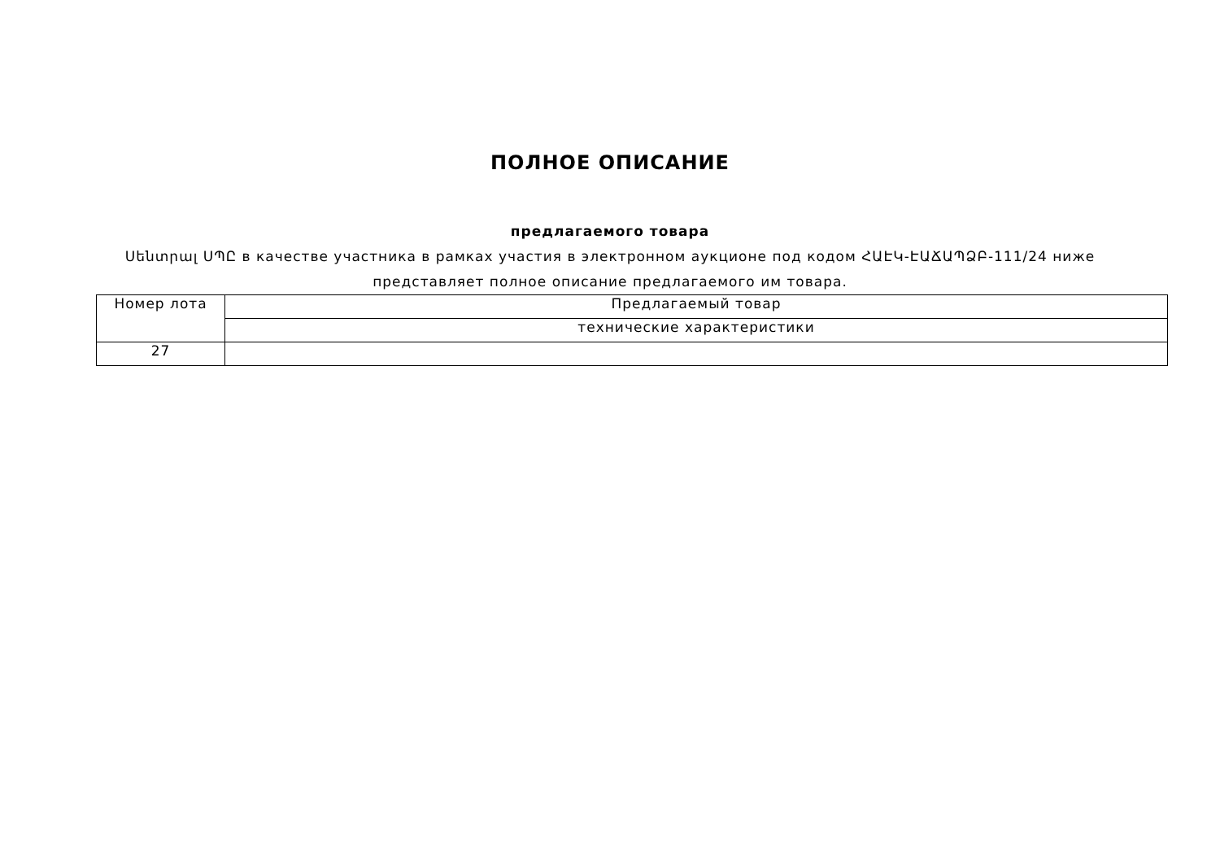ПОЛНОЕ ОПИСАНИЕ
предлагаемого товара
Սենտրալ ՍՊԸ в качестве участника в рамках участия в электронном аукционе под кодом ՀԱԷԿ-ԷԱՃԱՊՁԲ-111/24 ниже представляет полное описание предлагаемого им товара.
| Номер лота | Предлагаемый товар |
| | технические характеристики |
| 27 | |